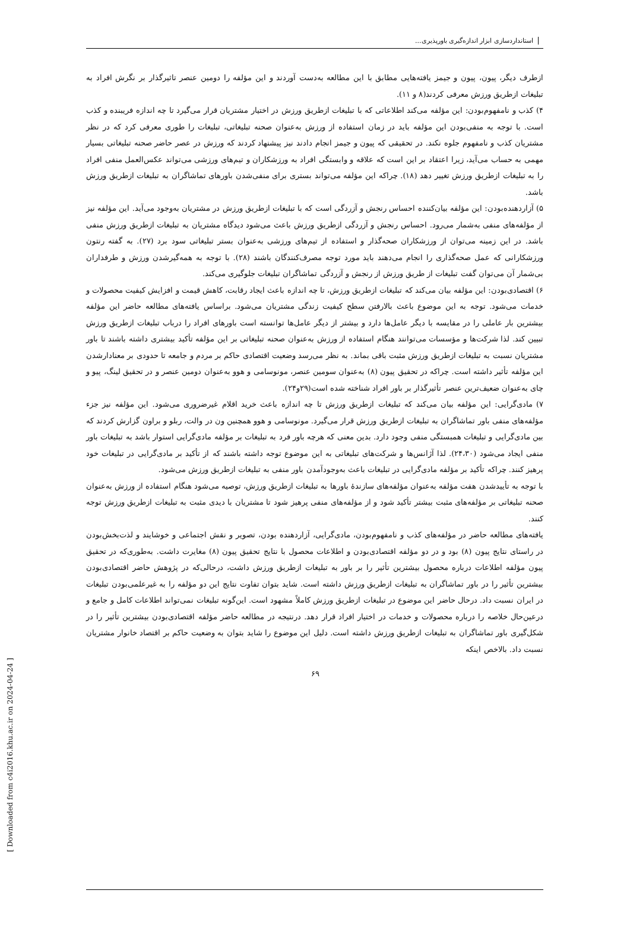استانداردسازی ابزار اندازه‌گیری باورپذیری...
ازطرف دیگر، پیون، پیون و جیمز یافته‌هایی مطابق با این مطالعه به‌دست آوردند و این مؤلفه را دومین عنصر تاثیرگذار بر نگرش افراد به تبلیغات ازطریق ورزش معرفی کردند(۸ و ۱۱).
۴) کذب و نامفهوم‌بودن: این مؤلفه می‌کند اطلاعاتی که با تبلیغات ازطریق ورزش در اختیار مشتریان قرار می‌گیرد تا چه اندازه فریبنده و کذب است. با توجه به منفی‌بودن این مؤلفه باید در زمان استفاده از ورزش به‌عنوان صحنه تبلیغاتی، تبلیغات را طوری معرفی کرد که در نظر مشتریان کذب و نامفهوم جلوه نکند. در تحقیقی که پیون و جیمز انجام دادند نیز پیشنهاد کردند که ورزش در عصر حاضر صحنه تبلیغاتی بسیار مهمی به حساب می‌آید، زیرا اعتقاد بر این است که علاقه و وابستگی افراد به ورزشکاران و تیم‌های ورزشی می‌تواند عکس‌العمل منفی افراد را به تبلیغات ازطریق ورزش تغییر دهد (۱۸). چراکه این مؤلفه می‌تواند بستری برای منفی‌شدن باورهای تماشاگران به تبلیغات ازطریق ورزش باشد.
۵) آزاردهنده‌بودن: این مؤلفه بیان‌کننده احساس رنجش و آزردگی است که با تبلیغات ازطریق ورزش در مشتریان به‌وجود می‌آید. این مؤلفه نیز از مؤلفه‌های منفی به‌شمار می‌رود. احساس رنجش و آزردگی ازطریق ورزش باعث می‌شود دیدگاه مشتریان به تبلیغات ازطریق ورزش منفی باشد. در این زمینه می‌توان از ورزشکاران صحه‌گذار و استفاده از تیم‌های ورزشی به‌عنوان بستر تبلیغاتی سود برد (۲۷). به گفته رنتون ورزشکارانی که عمل صحه‌گذاری را انجام می‌دهند باید مورد توجه مصرف‌کنندگان باشند (۲۸). با توجه به همه‌گیرشدن ورزش و طرفداران بی‌شمار آن می‌توان گفت تبلیغات از طریق ورزش از رنجش و آزردگی تماشاگران تبلیغات جلوگیری می‌کند.
۶) اقتصادی‌بودن: این مؤلفه بیان می‌کند که تبلیغات ازطریق ورزش، تا چه اندازه باعث ایجاد رقابت، کاهش قیمت و افزایش کیفیت محصولات و خدمات می‌شود. توجه به این موضوع باعث بالارفتن سطح کیفیت زندگی مشتریان می‌شود. براساس یافته‌های مطالعه حاضر این مؤلفه بیشترین بار عاملی را در مقایسه با دیگر عامل‌ها دارد و بیشتر از دیگر عامل‌ها توانسته است باورهای افراد را درباب تبلیغات ازطریق ورزش تبیین کند. لذا شرکت‌ها و مؤسسات می‌توانند هنگام استفاده از ورزش به‌عنوان صحنه تبلیغاتی بر این مؤلفه تأکید بیشتری داشته باشند تا باور مشتریان نسبت به تبلیغات ازطریق ورزش مثبت باقی بماند. به نظر می‌رسد وضعیت اقتصادی حاکم بر مردم و جامعه تا حدودی بر معنادارشدن این مؤلفه تأثیر داشته است. چراکه در تحقیق پیون (۸) به‌عنوان سومین عنصر، مونوسامی و هوو به‌عنوان دومین عنصر و در تحقیق لینگ، پیو و چای به‌عنوان ضعیف‌ترین عنصر تأثیرگذار بر باور افراد شناخته شده است(۲۹و۲۴).
۷) مادی‌گرایی: این مؤلفه بیان می‌کند که تبلیغات ازطریق ورزش تا چه اندازه باعث خرید اقلام غیرضروری می‌شود. این مؤلفه نیز جزء مؤلفه‌های منفی باور تماشاگران به تبلیغات ازطریق ورزش قرار می‌گیرد. مونوسامی و هوو همچنین ون در والت، ربلو و براون گزارش کردند که بین مادی‌گرایی و تبلیغات همبستگی منفی وجود دارد. بدین معنی که هرچه باور فرد به تبلیغات بر مؤلفه مادی‌گرایی استوار باشد به تبلیغات باور منفی ایجاد می‌شود (۲۴،۳۰). لذا آژانس‌ها و شرکت‌های تبلیغاتی به این موضوع توجه داشته باشند که از تأکید بر مادی‌گرایی در تبلیغات خود پرهیز کنند. چراکه تأکید بر مؤلفه مادی‌گرایی در تبلیغات باعث به‌وجودآمدن باور منفی به تبلیغات ازطریق ورزش می‌شود.
با توجه به تأییدشدن هفت مؤلفه به‌عنوان مؤلفه‌های سازندهٔ باورها به تبلیغات ازطریق ورزش، توصیه می‌شود هنگام استفاده از ورزش به‌عنوان صحنه تبلیغاتی بر مؤلفه‌های مثبت بیشتر تأکید شود و از مؤلفه‌های منفی پرهیز شود تا مشتریان با دیدی مثبت به تبلیغات ازطریق ورزش توجه کنند.
یافته‌های مطالعه حاضر در مؤلفه‌های کذب و نامفهوم‌بودن، مادی‌گرایی، آزاردهنده بودن، تصویر و نقش اجتماعی و خوشایند و لذت‌بخش‌بودن در راستای نتایج پیون (۸) بود و در دو مؤلفه اقتصادی‌بودن و اطلاعات محصول با نتایج تحقیق پیون (۸) مغایرت داشت. به‌طوری‌که در تحقیق پیون مؤلفه اطلاعات درباره محصول بیشترین تأثیر را بر باور به تبلیغات ازطریق ورزش داشت، درحالی‌که در پژوهش حاضر اقتصادی‌بودن بیشترین تأثیر را در باور تماشاگران به تبلیغات ازطریق ورزش داشته است. شاید بتوان تفاوت نتایج این دو مؤلفه را به غیرعلمی‌بودن تبلیغات در ایران نسبت داد. درحال حاضر این موضوع در تبلیغات ازطریق ورزش کاملاً مشهود است. این‌گونه تبلیغات نمی‌تواند اطلاعات کامل و جامع و درعین‌حال خلاصه را درباره محصولات و خدمات در اختیار افراد قرار دهد. درنتیجه در مطالعه حاضر مؤلفه اقتصادی‌بودن بیشترین تأثیر را در شکل‌گیری باور تماشاگران به تبلیغات ازطریق ورزش داشته است. دلیل این موضوع را شاید بتوان به وضعیت حاکم بر اقتصاد خانوار مشتریان نسبت داد. بالاخص اینکه
۶۹
[ Downloaded from c4i2016.khu.ac.ir on 2024-04-24 ]